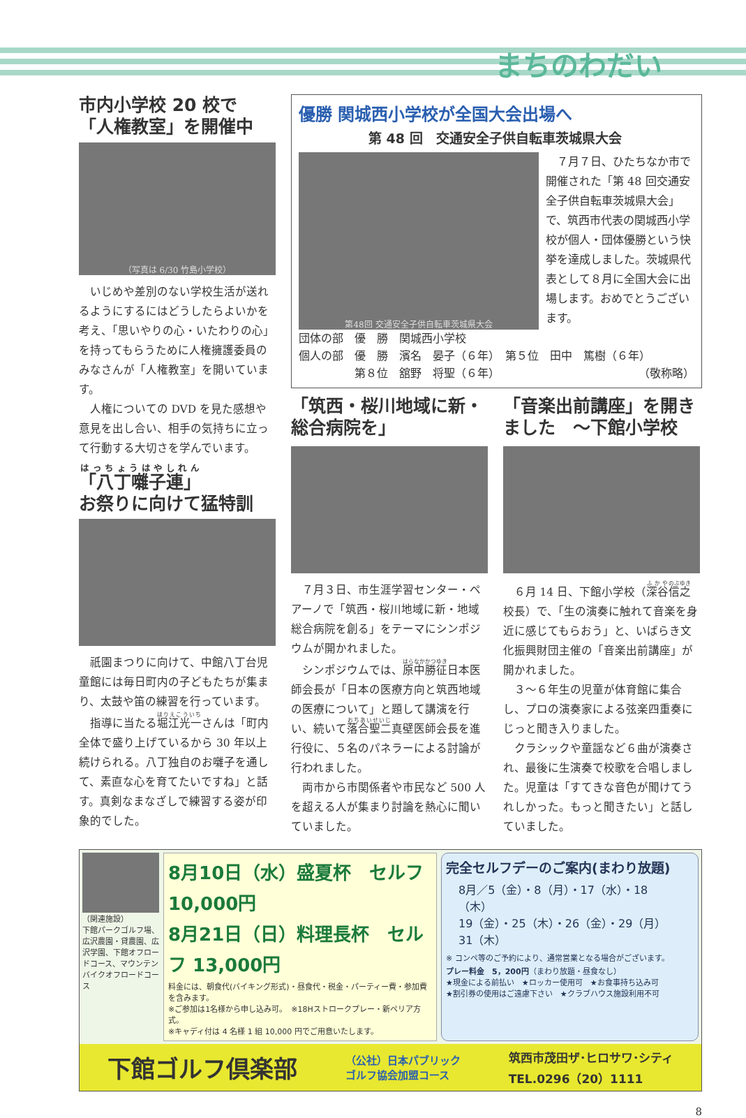まちのわだい
市内小学校 20 校で
「人権教室」を開催中
（写真は 6/30 竹島小学校）
いじめや差別のない学校生活が送れるようにするにはどうしたらよいかを考え、「思いやりの心・いたわりの心」を持ってもらうために人権擁護委員のみなさんが「人権教室」を開いています。
人権についての DVD を見た感想や意見を出し合い、相手の気持ちに立って行動する大切さを学んでいます。
「八丁囃子連」
お祭りに向けて猛特訓
祇園まつりに向けて、中館八丁台児童館には毎日町内の子どもたちが集まり、太鼓や笛の練習を行っています。
指導に当たる堀江光一さんは「町内全体で盛り上げているから 30 年以上続けられる。八丁独自のお囃子を通して、素直な心を育てたいですね」と話す。真剣なまなざしで練習する姿が印象的でした。
優勝 関城西小学校が全国大会出場へ
第 48 回　交通安全子供自転車茨城県大会
第48回 交通安全子供自転車茨城県大会
７月７日、ひたちなか市で開催された「第 48 回交通安全子供自転車茨城県大会」で、筑西市代表の関城西小学校が個人・団体優勝という快挙を達成しました。茨城県代表として８月に全国大会に出場します。おめでとうございます。
団体の部　優　勝　関城西小学校
個人の部　優　勝　濱名　晏子（６年）　第５位　田中　篤樹（６年）
　　　　　第８位　舘野　将聖（６年）　（敬称略）
「筑西・桜川地域に新・総合病院を」
７月３日、市生涯学習センター・ペアーノで「筑西・桜川地域に新・地域総合病院を創る」をテーマにシンポジウムが開かれました。
シンポジウムでは、原中勝征日本医師会長が「日本の医療方向と筑西地域の医療について」と題して講演を行い、続いて落合聖二真壁医師会長を進行役に、５名のパネラーによる討論が行われました。
両市から市関係者や市民など 500 人を超える人が集まり討論を熱心に聞いていました。
「音楽出前講座」を開きました　～下館小学校
６月 14 日、下館小学校（深谷信之校長）で、「生の演奏に触れて音楽を身近に感じてもらおう」と、いばらき文化振興財団主催の「音楽出前講座」が開かれました。
３～６年生の児童が体育館に集合し、プロの演奏家による弦楽四重奏にじっと聞き入りました。
クラシックや童謡など６曲が演奏され、最後に生演奏で校歌を合唱しました。児童は「すてきな音色が聞けてうれしかった。もっと聞きたい」と話していました。
（関連施設）
下館パークゴルフ場、広沢農園・貸農園、広沢学園、下館オフロードコース、マウンテンバイクオフロードコース
8月10日（水）盛夏杯　セルフ 10,000円
8月21日（日）料理長杯　セルフ 13,000円
料金には、朝食代(バイキング形式)・昼食代・税金・パーティー費・参加費を含みます。
※ご参加は1名様から申し込み可。　※18Hストロークプレー・新ペリア方式。
※キャディ付は 4 名様 1 組 10,000 円でご用意いたします。
完全セルフデーのご案内(まわり放題)
8月／5（金）・8（月）・17（水）・18（木）
19（金）・25（木）・26（金）・29（月）
31（木）
※ コンペ等のご予約により、通常営業となる場合がございます。
プレー料金　5，200円（まわり放題・昼食なし）
★現金による前払い　★ロッカー使用可　★お食事持ち込み可
★割引券の使用はご遠慮下さい　★クラブハウス施設利用不可
下館ゴルフ倶楽部 （公社）日本パブリック
ゴルフ協会加盟コース 筑西市茂田ザ･ヒロサワ･シティ
TEL.0296（20）1111
8